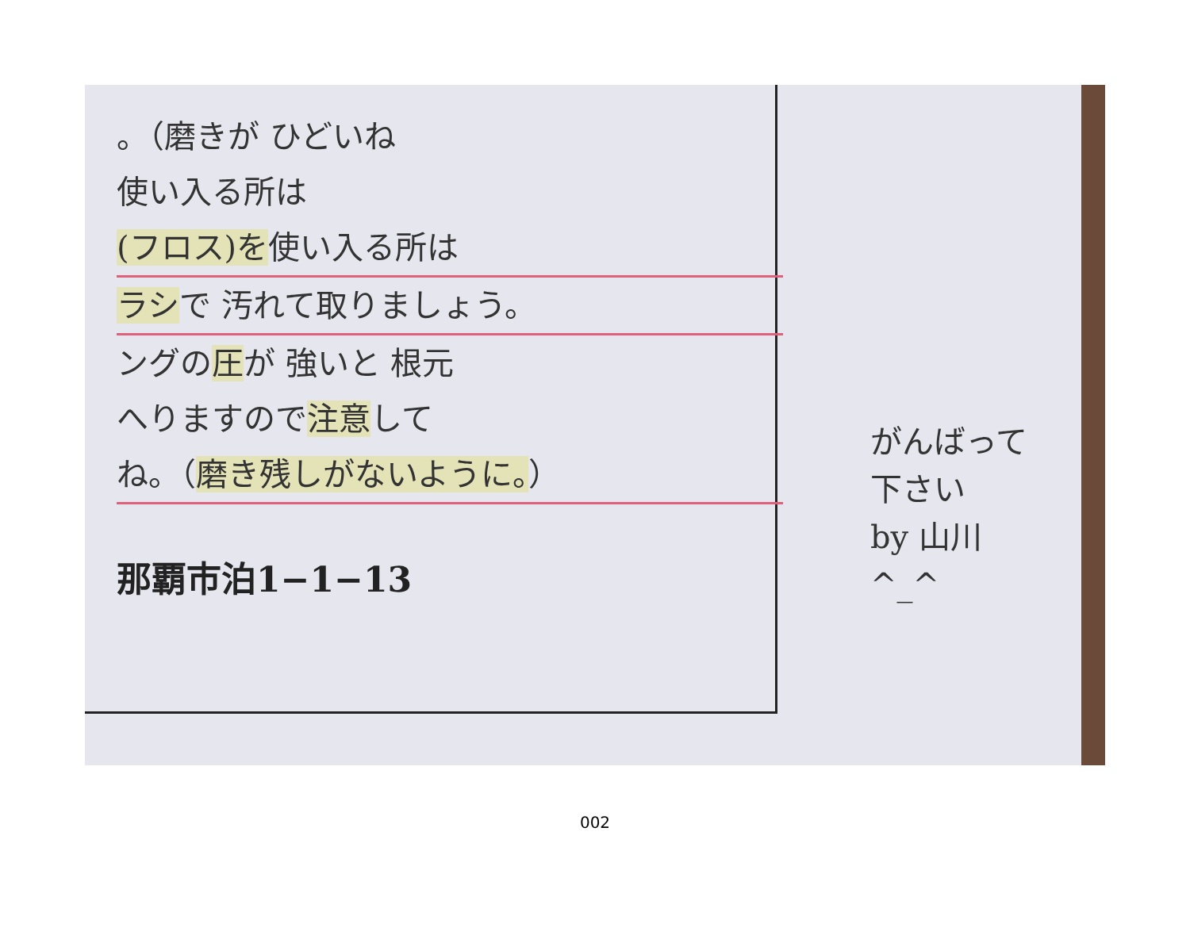。（磨きが ひどいね
使い入る所は
(フロス)を使い入る所は
ラシで 汚れて取りましょう。
ングの圧が 強いと 根元
へりますので注意して
ね。（磨き残しがないように。）
那覇市泊1−1−13
がんばって
下さい
by 山川
^_^
002